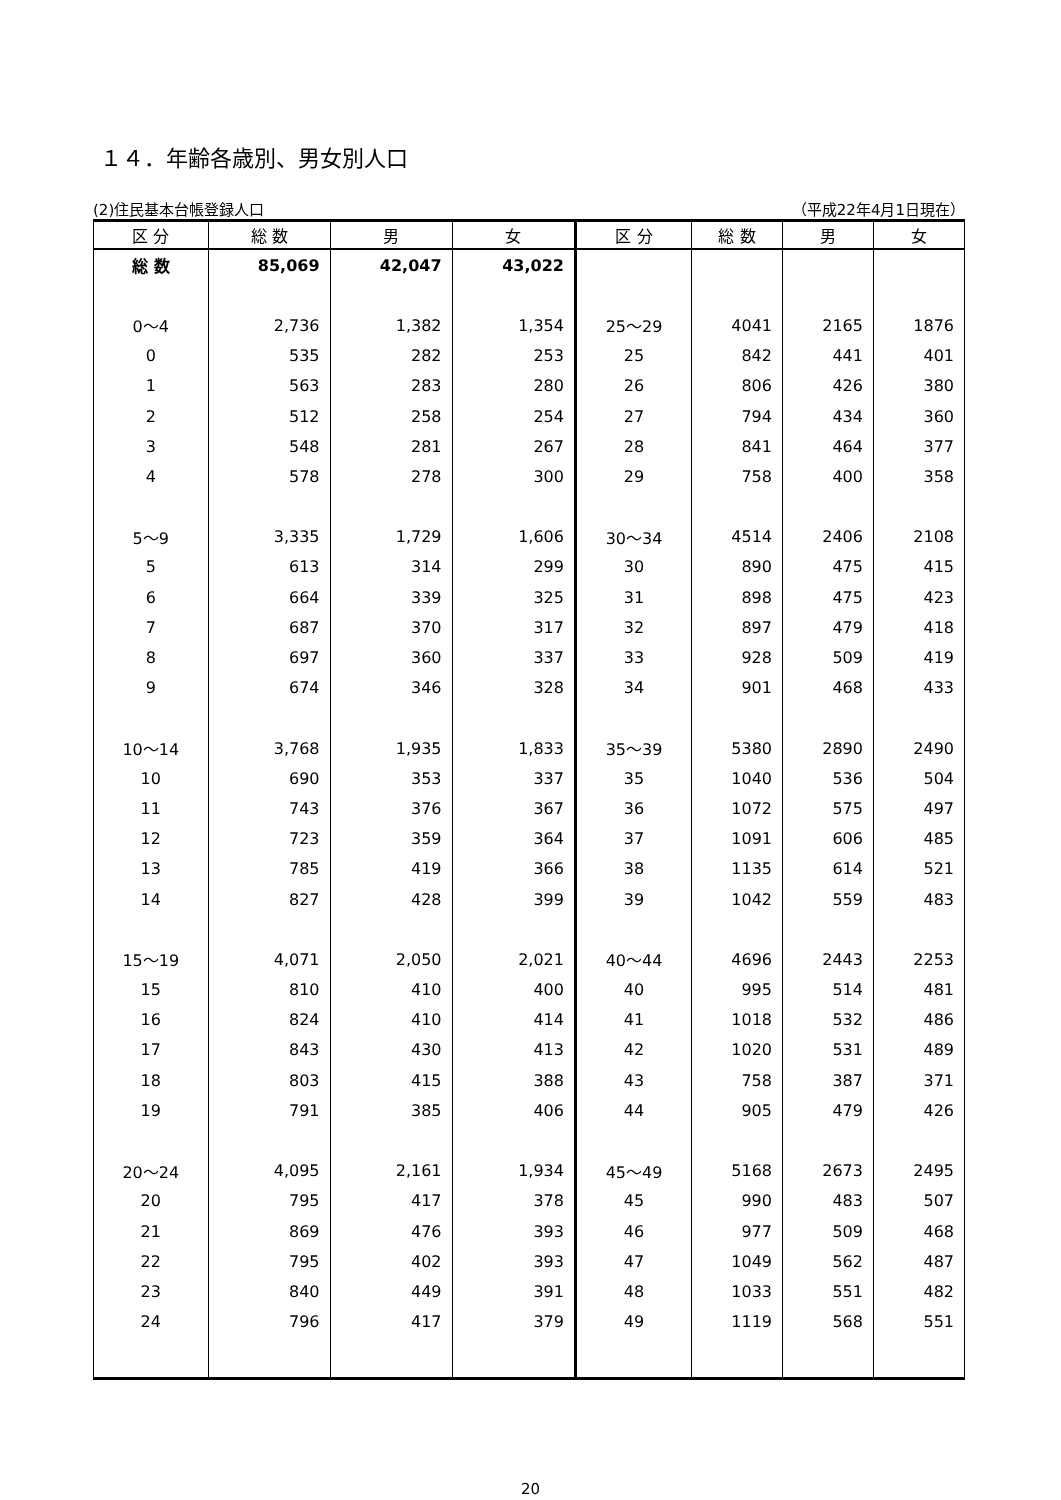１４．年齢各歳別、男女別人口
(2)住民基本台帳登録人口 （平成22年4月1日現在）
| 区 分 | 総 数 | 男 | 女 | 区 分 | 総 数 | 男 | 女 |
| --- | --- | --- | --- | --- | --- | --- | --- |
| 総 数 | 85,069 | 42,047 | 43,022 | | | | |
| 0～4 | 2,736 | 1,382 | 1,354 | 25～29 | 4041 | 2165 | 1876 |
| 0 | 535 | 282 | 253 | 25 | 842 | 441 | 401 |
| 1 | 563 | 283 | 280 | 26 | 806 | 426 | 380 |
| 2 | 512 | 258 | 254 | 27 | 794 | 434 | 360 |
| 3 | 548 | 281 | 267 | 28 | 841 | 464 | 377 |
| 4 | 578 | 278 | 300 | 29 | 758 | 400 | 358 |
| 5～9 | 3,335 | 1,729 | 1,606 | 30～34 | 4514 | 2406 | 2108 |
| 5 | 613 | 314 | 299 | 30 | 890 | 475 | 415 |
| 6 | 664 | 339 | 325 | 31 | 898 | 475 | 423 |
| 7 | 687 | 370 | 317 | 32 | 897 | 479 | 418 |
| 8 | 697 | 360 | 337 | 33 | 928 | 509 | 419 |
| 9 | 674 | 346 | 328 | 34 | 901 | 468 | 433 |
| 10～14 | 3,768 | 1,935 | 1,833 | 35～39 | 5380 | 2890 | 2490 |
| 10 | 690 | 353 | 337 | 35 | 1040 | 536 | 504 |
| 11 | 743 | 376 | 367 | 36 | 1072 | 575 | 497 |
| 12 | 723 | 359 | 364 | 37 | 1091 | 606 | 485 |
| 13 | 785 | 419 | 366 | 38 | 1135 | 614 | 521 |
| 14 | 827 | 428 | 399 | 39 | 1042 | 559 | 483 |
| 15～19 | 4,071 | 2,050 | 2,021 | 40～44 | 4696 | 2443 | 2253 |
| 15 | 810 | 410 | 400 | 40 | 995 | 514 | 481 |
| 16 | 824 | 410 | 414 | 41 | 1018 | 532 | 486 |
| 17 | 843 | 430 | 413 | 42 | 1020 | 531 | 489 |
| 18 | 803 | 415 | 388 | 43 | 758 | 387 | 371 |
| 19 | 791 | 385 | 406 | 44 | 905 | 479 | 426 |
| 20～24 | 4,095 | 2,161 | 1,934 | 45～49 | 5168 | 2673 | 2495 |
| 20 | 795 | 417 | 378 | 45 | 990 | 483 | 507 |
| 21 | 869 | 476 | 393 | 46 | 977 | 509 | 468 |
| 22 | 795 | 402 | 393 | 47 | 1049 | 562 | 487 |
| 23 | 840 | 449 | 391 | 48 | 1033 | 551 | 482 |
| 24 | 796 | 417 | 379 | 49 | 1119 | 568 | 551 |
20